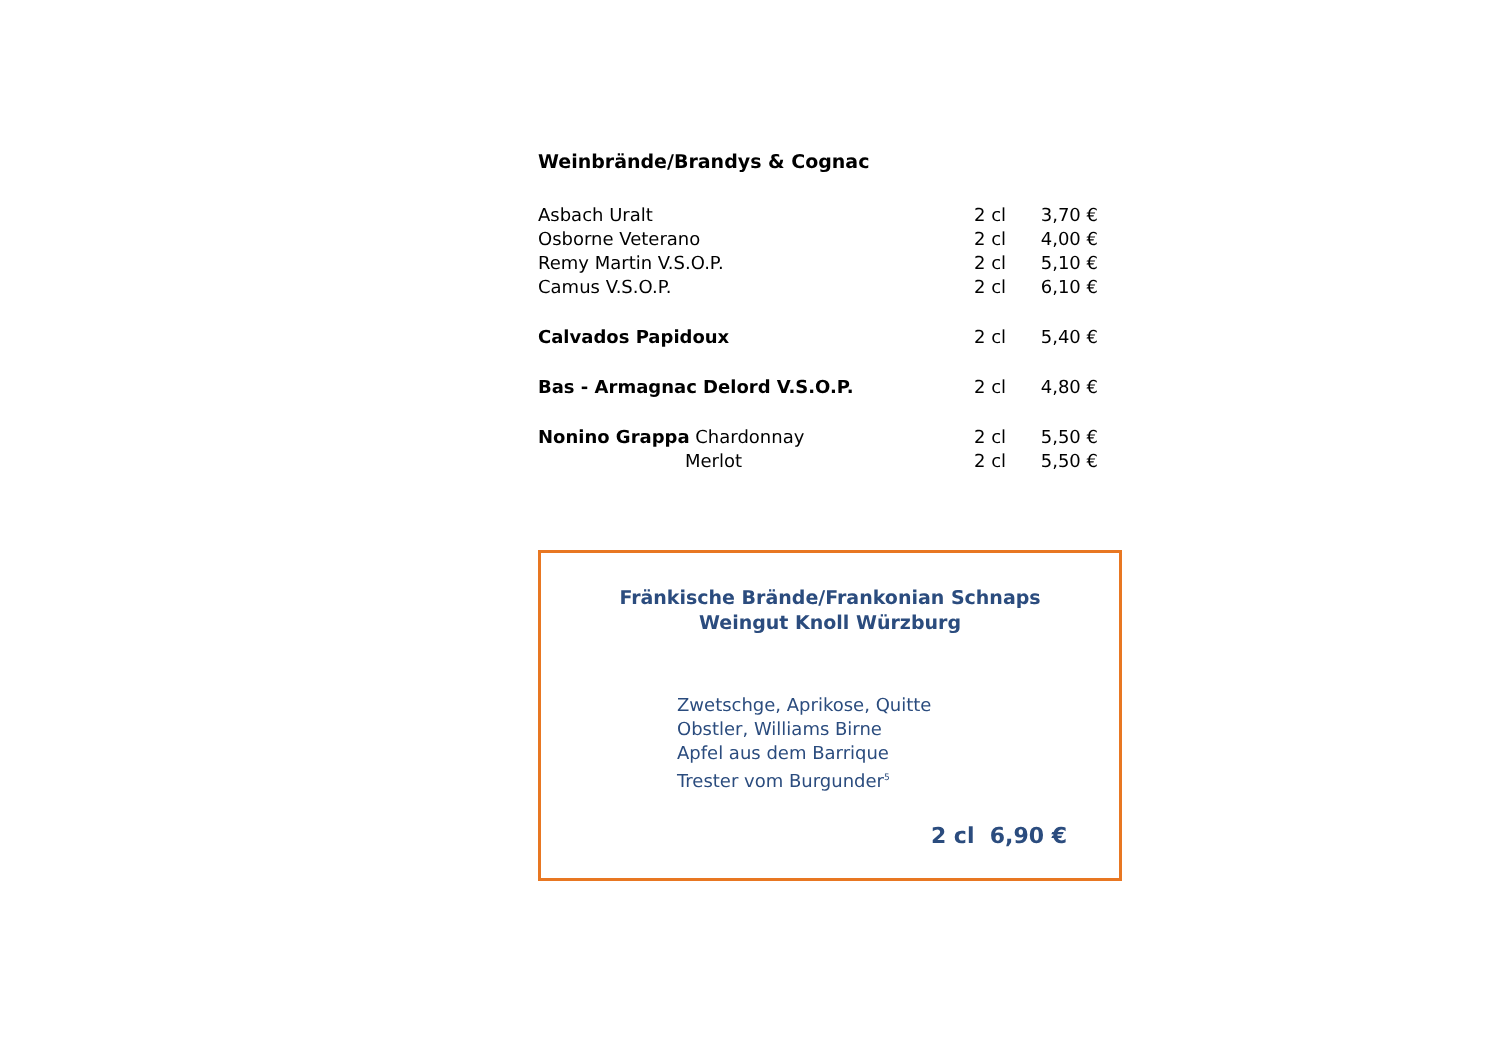Weinbrände/Brandys & Cognac
| Asbach Uralt | 2 cl | 3,70 € |
| Osborne Veterano | 2 cl | 4,00 € |
| Remy Martin V.S.O.P. | 2 cl | 5,10 € |
| Camus V.S.O.P. | 2 cl | 6,10 € |
| Calvados Papidoux | 2 cl | 5,40 € |
| Bas - Armagnac Delord V.S.O.P. | 2 cl | 4,80 € |
| Nonino Grappa Chardonnay | 2 cl | 5,50 € |
| Merlot | 2 cl | 5,50 € |
Fränkische Brände/Frankonian Schnaps
Weingut Knoll Würzburg
Zwetschge, Aprikose, Quitte
Obstler, Williams Birne
Apfel aus dem Barrique
Trester vom Burgunder<sup>5</sup>
2 cl 6,90 €